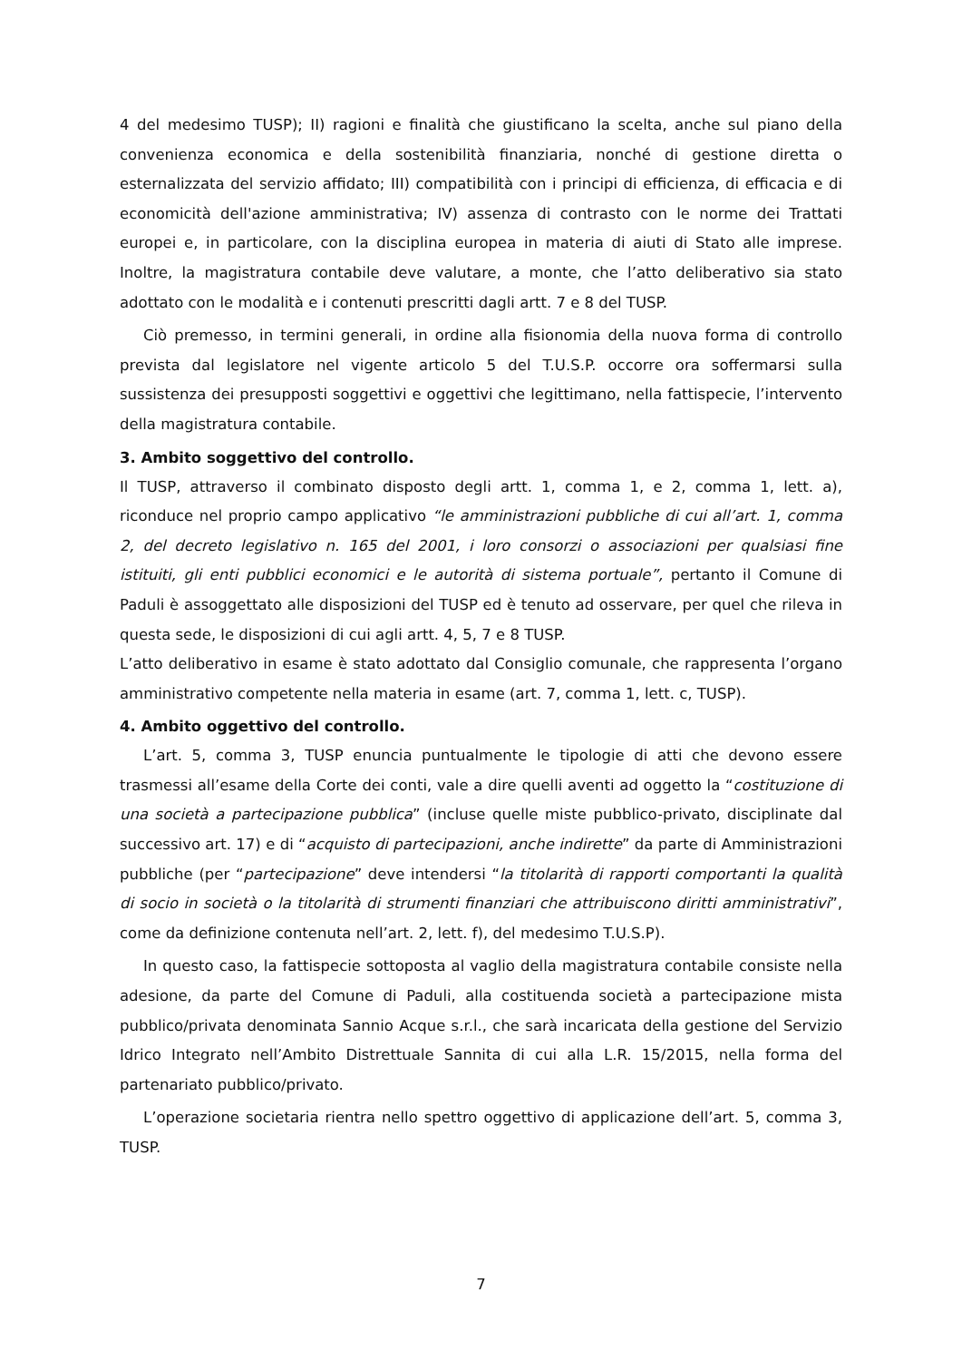4 del medesimo TUSP); II) ragioni e finalità che giustificano la scelta, anche sul piano della convenienza economica e della sostenibilità finanziaria, nonché di gestione diretta o esternalizzata del servizio affidato; III) compatibilità con i principi di efficienza, di efficacia e di economicità dell'azione amministrativa; IV) assenza di contrasto con le norme dei Trattati europei e, in particolare, con la disciplina europea in materia di aiuti di Stato alle imprese. Inoltre, la magistratura contabile deve valutare, a monte, che l’atto deliberativo sia stato adottato con le modalità e i contenuti prescritti dagli artt. 7 e 8 del TUSP.
Ciò premesso, in termini generali, in ordine alla fisionomia della nuova forma di controllo prevista dal legislatore nel vigente articolo 5 del T.U.S.P. occorre ora soffermarsi sulla sussistenza dei presupposti soggettivi e oggettivi che legittimano, nella fattispecie, l’intervento della magistratura contabile.
3. Ambito soggettivo del controllo.
Il TUSP, attraverso il combinato disposto degli artt. 1, comma 1, e 2, comma 1, lett. a), riconduce nel proprio campo applicativo “le amministrazioni pubbliche di cui all’art. 1, comma 2, del decreto legislativo n. 165 del 2001, i loro consorzi o associazioni per qualsiasi fine istituiti, gli enti pubblici economici e le autorità di sistema portuale”, pertanto il Comune di Paduli è assoggettato alle disposizioni del TUSP ed è tenuto ad osservare, per quel che rileva in questa sede, le disposizioni di cui agli artt. 4, 5, 7 e 8 TUSP.
L’atto deliberativo in esame è stato adottato dal Consiglio comunale, che rappresenta l’organo amministrativo competente nella materia in esame (art. 7, comma 1, lett. c, TUSP).
4. Ambito oggettivo del controllo.
L’art. 5, comma 3, TUSP enuncia puntualmente le tipologie di atti che devono essere trasmessi all’esame della Corte dei conti, vale a dire quelli aventi ad oggetto la “costituzione di una società a partecipazione pubblica” (incluse quelle miste pubblico-privato, disciplinate dal successivo art. 17) e di “acquisto di partecipazioni, anche indirette” da parte di Amministrazioni pubbliche (per “partecipazione” deve intendersi “la titolarità di rapporti comportanti la qualità di socio in società o la titolarità di strumenti finanziari che attribuiscono diritti amministrativi”, come da definizione contenuta nell’art. 2, lett. f), del medesimo T.U.S.P).
In questo caso, la fattispecie sottoposta al vaglio della magistratura contabile consiste nella adesione, da parte del Comune di Paduli, alla costituenda società a partecipazione mista pubblico/privata denominata Sannio Acque s.r.l., che sarà incaricata della gestione del Servizio Idrico Integrato nell’Ambito Distrettuale Sannita di cui alla L.R. 15/2015, nella forma del partenariato pubblico/privato.
L’operazione societaria rientra nello spettro oggettivo di applicazione dell’art. 5, comma 3, TUSP.
7